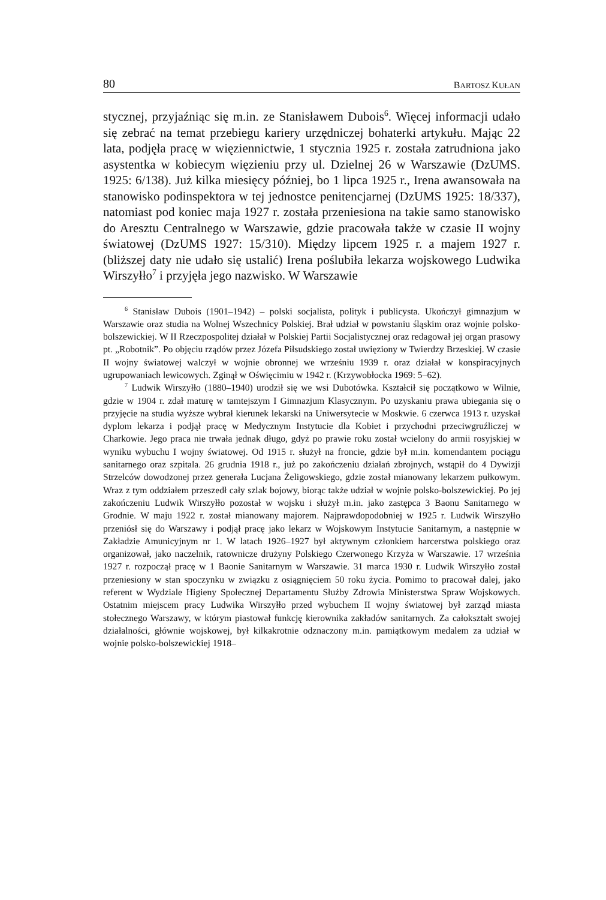80 BARTOSZ KUŁAN
stycznej, przyjaźniąc się m.in. ze Stanisławem Dubois<sup>6</sup>. Więcej informacji udało się zebrać na temat przebiegu kariery urzędniczej bohaterki artykułu. Mając 22 lata, podjęła pracę w więziennictwie, 1 stycznia 1925 r. została zatrudniona jako asystentka w kobiecym więzieniu przy ul. Dzielnej 26 w Warszawie (DzUMS. 1925: 6/138). Już kilka miesięcy później, bo 1 lipca 1925 r., Irena awansowała na stanowisko podinspektora w tej jednostce penitencjarnej (DzUMS 1925: 18/337), natomiast pod koniec maja 1927 r. została przeniesiona na takie samo stanowisko do Aresztu Centralnego w Warszawie, gdzie pracowała także w czasie II wojny światowej (DzUMS 1927: 15/310). Między lipcem 1925 r. a majem 1927 r. (bliższej daty nie udało się ustalić) Irena poślubiła lekarza wojskowego Ludwika Wirszyłło<sup>7</sup> i przyjęła jego nazwisko. W Warszawie
<sup>6</sup> Stanisław Dubois (1901–1942) – polski socjalista, polityk i publicysta. Ukończył gimnazjum w Warszawie oraz studia na Wolnej Wszechnicy Polskiej. Brał udział w powstaniu śląskim oraz wojnie polsko-bolszewickiej. W II Rzeczpospolitej działał w Polskiej Partii Socjalistycznej oraz redagował jej organ prasowy pt. „Robotnik”. Po objęciu rządów przez Józefa Piłsudskiego został uwięziony w Twierdzy Brzeskiej. W czasie II wojny światowej walczył w wojnie obronnej we wrześniu 1939 r. oraz działał w konspiracyjnych ugrupowaniach lewicowych. Zginął w Oświęcimiu w 1942 r. (Krzywobłocka 1969: 5–62).
<sup>7</sup> Ludwik Wirszyłło (1880–1940) urodził się we wsi Dubotówka. Kształcił się początkowo w Wilnie, gdzie w 1904 r. zdał maturę w tamtejszym I Gimnazjum Klasycznym. Po uzyskaniu prawa ubiegania się o przyjęcie na studia wyższe wybrał kierunek lekarski na Uniwersytecie w Moskwie. 6 czerwca 1913 r. uzyskał dyplom lekarza i podjął pracę w Medycznym Instytucie dla Kobiet i przychodni przeciwgruźliczej w Charkowie. Jego praca nie trwała jednak długo, gdyż po prawie roku został wcielony do armii rosyjskiej w wyniku wybuchu I wojny światowej. Od 1915 r. służył na froncie, gdzie był m.in. komendantem pociągu sanitarnego oraz szpitala. 26 grudnia 1918 r., już po zakończeniu działań zbrojnych, wstąpił do 4 Dywizji Strzelców dowodzonej przez generała Lucjana Żeligowskiego, gdzie został mianowany lekarzem pułkowym. Wraz z tym oddziałem przeszedł cały szlak bojowy, biorąc także udział w wojnie polsko-bolszewickiej. Po jej zakończeniu Ludwik Wirszyłło pozostał w wojsku i służył m.in. jako zastępca 3 Baonu Sanitarnego w Grodnie. W maju 1922 r. został mianowany majorem. Najprawdopodobniej w 1925 r. Ludwik Wirszyłło przeniósł się do Warszawy i podjął pracę jako lekarz w Wojskowym Instytucie Sanitarnym, a następnie w Zakładzie Amunicyjnym nr 1. W latach 1926–1927 był aktywnym członkiem harcerstwa polskiego oraz organizował, jako naczelnik, ratownicze drużyny Polskiego Czerwonego Krzyża w Warszawie. 17 września 1927 r. rozpoczął pracę w 1 Baonie Sanitarnym w Warszawie. 31 marca 1930 r. Ludwik Wirszyłło został przeniesiony w stan spoczynku w związku z osiągnięciem 50 roku życia. Pomimo to pracował dalej, jako referent w Wydziale Higieny Społecznej Departamentu Służby Zdrowia Ministerstwa Spraw Wojskowych. Ostatnim miejscem pracy Ludwika Wirszyłło przed wybuchem II wojny światowej był zarząd miasta stołecznego Warszawy, w którym piastował funkcję kierownika zakładów sanitarnych. Za całokształt swojej działalności, głównie wojskowej, był kilkakrotnie odznaczony m.in. pamiątkowym medalem za udział w wojnie polsko-bolszewickiej 1918–